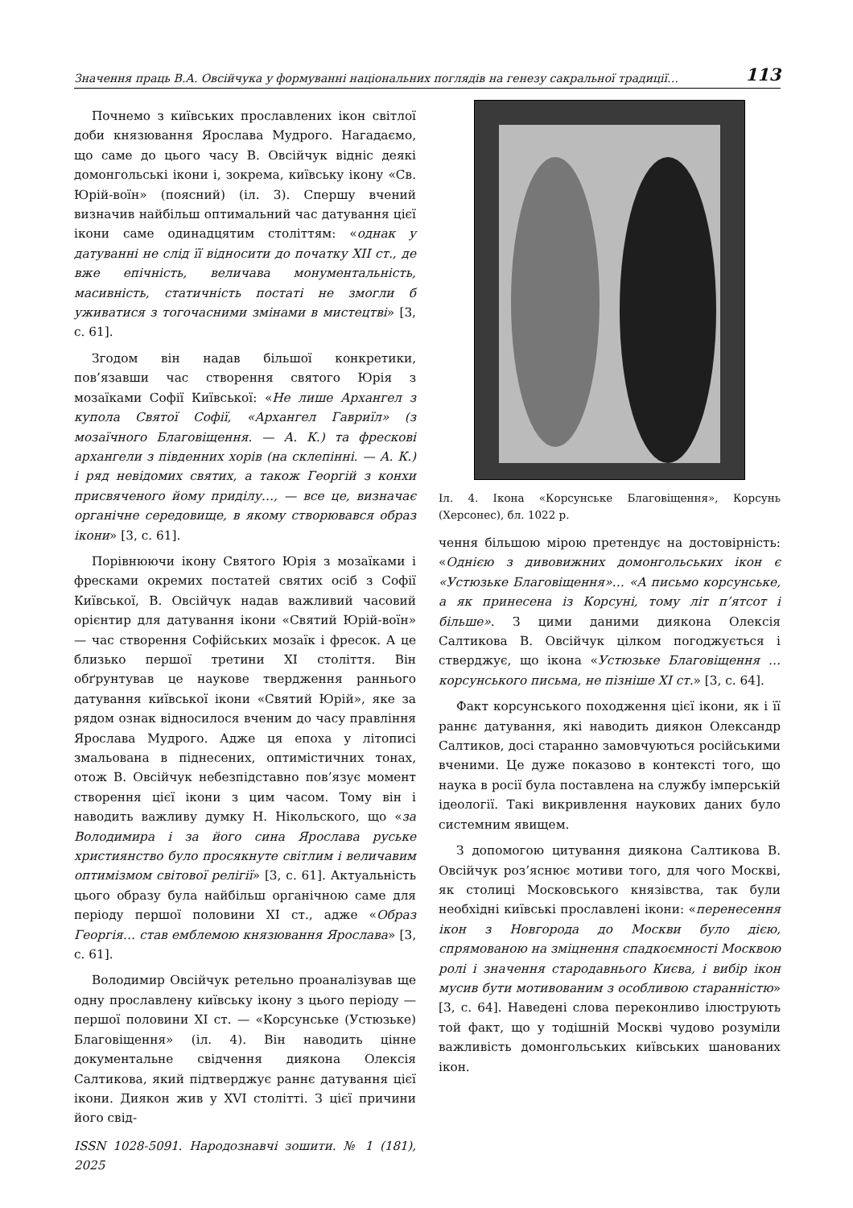Значення праць В.А. Овсійчука у формуванні національних поглядів на генезу сакральної традиції… 113
Почнемо з київських прославлених ікон світлої доби князювання Ярослава Мудрого. Нагадаємо, що саме до цього часу В. Овсійчук відніс деякі домонгольські ікони і, зокрема, київську ікону «Св. Юрій-воїн» (поясний) (іл. 3). Спершу вчений визначив найбільш оптимальний час датування цієї ікони саме одинадцятим століттям: «однак у датуванні не слід її відносити до початку XII ст., де вже епічність, величава монументальність, масивність, статичність постаті не змогли б уживатися з тогочасними змінами в мистецтві» [3, с. 61].
Згодом він надав більшої конкретики, пов’язавши час створення святого Юрія з мозаїками Софії Київської: «Не лише Архангел з купола Святої Софії, «Архангел Гавриїл» (з мозаїчного Благовіщення. — А. К.) та фрескові архангели з південних хорів (на склепінні. — А. К.) і ряд невідомих святих, а також Георгій з конхи присвяченого йому приділу…, — все це, визначає органічне середовище, в якому створювався образ ікони» [3, с. 61].
Порівнюючи ікону Святого Юрія з мозаїками і фресками окремих постатей святих осіб з Софії Київської, В. Овсійчук надав важливий часовий орієнтир для датування ікони «Святий Юрій-воїн» — час створення Софійських мозаїк і фресок. А це близько першої третини XI століття. Він обґрунтував це наукове твердження раннього датування київської ікони «Святий Юрій», яке за рядом ознак відносилося вченим до часу правління Ярослава Мудрого. Адже ця епоха у літописі змальована в піднесених, оптимістичних тонах, отож В. Овсійчук небезпідставно пов’язує момент створення цієї ікони з цим часом. Тому він і наводить важливу думку Н. Нікольского, що «за Володимира і за його сина Ярослава руське християнство було просякнуте світлим і величавим оптимізмом світової релігії» [3, с. 61]. Актуальність цього образу була найбільш органічною саме для періоду першої половини XI ст., адже «Образ Георгія… став емблемою князювання Ярослава» [3, с. 61].
Володимир Овсійчук ретельно проаналізував ще одну прославлену київську ікону з цього періоду — першої половини XI ст. — «Корсунське (Устюзьке) Благовіщення» (іл. 4). Він наводить цінне документальне свідчення диякона Олексія Салтикова, який підтверджує раннє датування цієї ікони. Диякон жив у XVI столітті. З цієї причини його свід-
ISSN 1028-5091. Народознавчі зошити. № 1 (181), 2025
Іл. 4. Ікона «Корсунське Благовіщення», Корсунь (Херсонес), бл. 1022 р.
чення більшою мірою претендує на достовірність: «Однією з дивовижних домонгольських ікон є «Устюзьке Благовіщення»… «А письмо корсунське, а як принесена із Корсуні, тому літ п’ятсот і більше». З цими даними диякона Олексія Салтикова В. Овсійчук цілком погоджується і стверджує, що ікона «Устюзьке Благовіщення …корсунського письма, не пізніше XI ст.» [3, с. 64].
Факт корсунського походження цієї ікони, як і її раннє датування, які наводить диякон Олександр Салтиков, досі старанно замовчуються російськими вченими. Це дуже показово в контексті того, що наука в росії була поставлена на службу імперській ідеології. Такі викривлення наукових даних було системним явищем.
З допомогою цитування диякона Салтикова В. Овсійчук роз’яснює мотиви того, для чого Москві, як столиці Московського князівства, так були необхідні київські прославлені ікони: «перенесення ікон з Новгорода до Москви було дією, спрямованою на зміцнення спадкоємності Москвою ролі і значення стародавнього Києва, і вибір ікон мусив бути мотивованим з особливою старанністю» [3, с. 64]. Наведені слова переконливо ілюструють той факт, що у тодішній Москві чудово розуміли важливість домонгольських київських шанованих ікон.